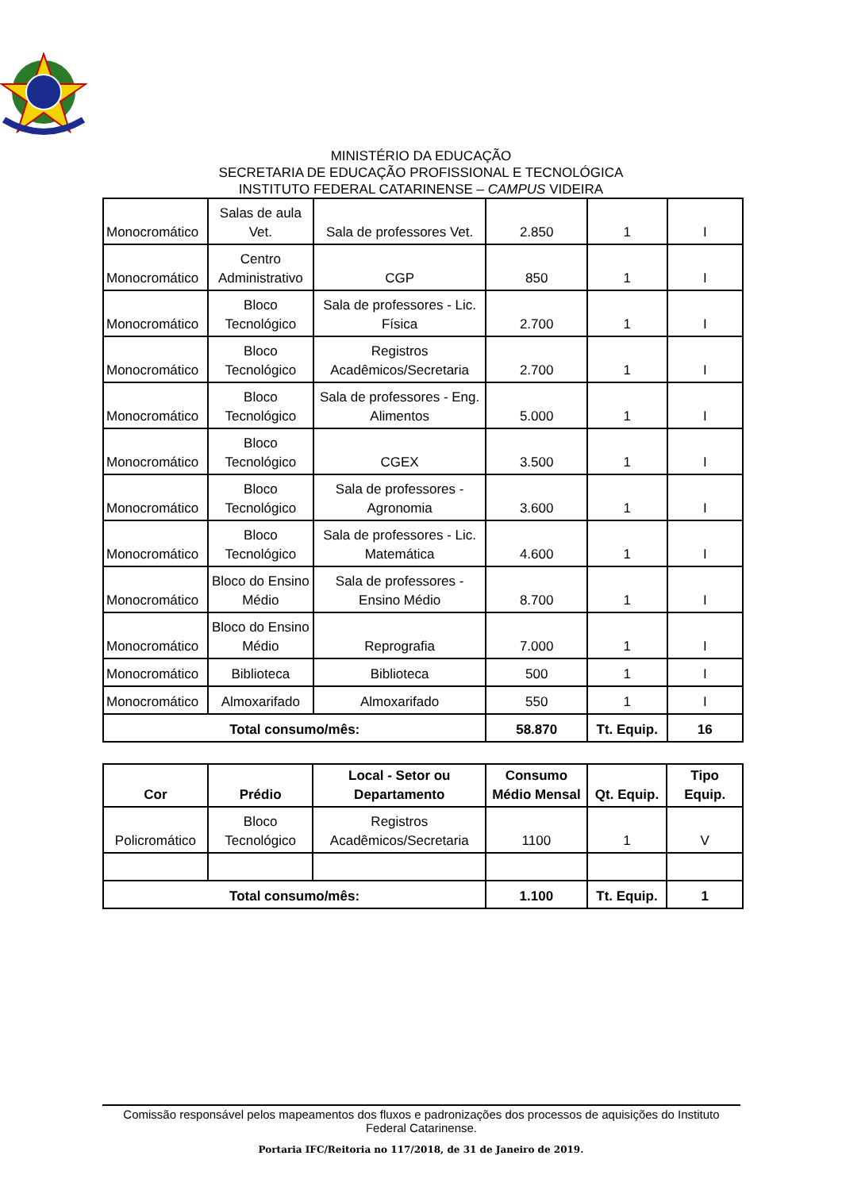MINISTÉRIO DA EDUCAÇÃO
SECRETARIA DE EDUCAÇÃO PROFISSIONAL E TECNOLÓGICA
INSTITUTO FEDERAL CATARINENSE – CAMPUS VIDEIRA
| Monocromático | Salas de aula Vet. | Sala de professores Vet. | 2.850 | 1 | I |
| Monocromático | Centro Administrativo | CGP | 850 | 1 | I |
| Monocromático | Bloco Tecnológico | Sala de professores - Lic. Física | 2.700 | 1 | I |
| Monocromático | Bloco Tecnológico | Registros Acadêmicos/Secretaria | 2.700 | 1 | I |
| Monocromático | Bloco Tecnológico | Sala de professores - Eng. Alimentos | 5.000 | 1 | I |
| Monocromático | Bloco Tecnológico | CGEX | 3.500 | 1 | I |
| Monocromático | Bloco Tecnológico | Sala de professores - Agronomia | 3.600 | 1 | I |
| Monocromático | Bloco Tecnológico | Sala de professores - Lic. Matemática | 4.600 | 1 | I |
| Monocromático | Bloco do Ensino Médio | Sala de professores - Ensino Médio | 8.700 | 1 | I |
| Monocromático | Bloco do Ensino Médio | Reprografia | 7.000 | 1 | I |
| Monocromático | Biblioteca | Biblioteca | 500 | 1 | I |
| Monocromático | Almoxarifado | Almoxarifado | 550 | 1 | I |
| Total consumo/mês: | | | 58.870 | Tt. Equip. | 16 |
| Cor | Prédio | Local - Setor ou Departamento | Consumo Médio Mensal | Qt. Equip. | Tipo Equip. |
| --- | --- | --- | --- | --- | --- |
| Policromático | Bloco Tecnológico | Registros Acadêmicos/Secretaria | 1100 | 1 | V |
| Total consumo/mês: | | | 1.100 | Tt. Equip. | 1 |
Comissão responsável pelos mapeamentos dos fluxos e padronizações dos processos de aquisições do Instituto Federal Catarinense.
Portaria IFC/Reitoria no 117/2018, de 31 de Janeiro de 2019.